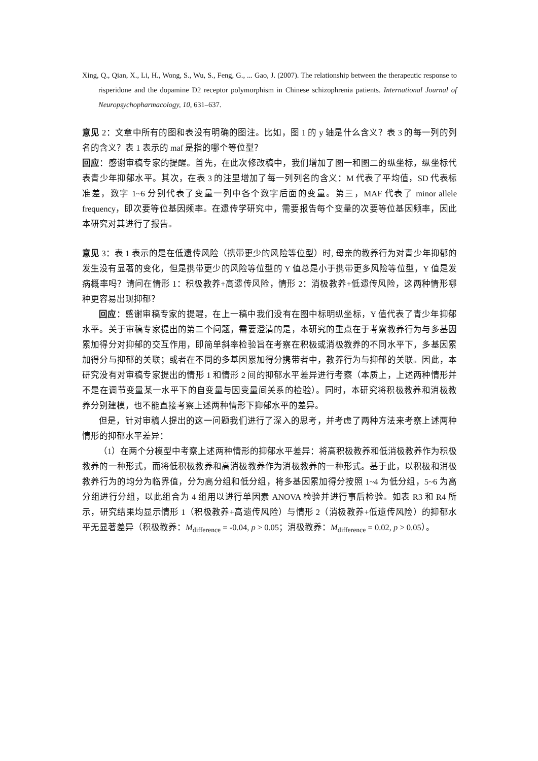Xing, Q., Qian, X., Li, H., Wong, S., Wu, S., Feng, G., ... Gao, J. (2007). The relationship between the therapeutic response to risperidone and the dopamine D2 receptor polymorphism in Chinese schizophrenia patients. International Journal of Neuropsychopharmacology, 10, 631–637.
意见 2：文章中所有的图和表没有明确的图注。比如，图 1 的 y 轴是什么含义？表 3 的每一列的列名的含义？表 1 表示的 maf 是指的哪个等位型？
回应：感谢审稿专家的提醒。首先，在此次修改稿中，我们增加了图一和图二的纵坐标，纵坐标代表青少年抑郁水平。其次，在表 3 的注里增加了每一列列名的含义：M 代表了平均值，SD 代表标准差，数字 1~6 分别代表了变量一列中各个数字后面的变量。第三，MAF 代表了 minor allele frequency，即次要等位基因频率。在遗传学研究中，需要报告每个变量的次要等位基因频率，因此本研究对其进行了报告。
意见 3：表 1 表示的是在低遗传风险（携带更少的风险等位型）时, 母亲的教养行为对青少年抑郁的发生没有显著的变化，但是携带更少的风险等位型的 Y 值总是小于携带更多风险等位型，Y 值是发病概率吗？请问在情形 1：积极教养+高遗传风险，情形 2：消极教养+低遗传风险，这两种情形哪种更容易出现抑郁？
回应：感谢审稿专家的提醒，在上一稿中我们没有在图中标明纵坐标，Y 值代表了青少年抑郁水平。关于审稿专家提出的第二个问题，需要澄清的是，本研究的重点在于考察教养行为与多基因累加得分对抑郁的交互作用，即简单斜率检验旨在考察在积极或消极教养的不同水平下，多基因累加得分与抑郁的关联；或者在不同的多基因累加得分携带者中，教养行为与抑郁的关联。因此，本研究没有对审稿专家提出的情形 1 和情形 2 间的抑郁水平差异进行考察（本质上，上述两种情形并不是在调节变量某一水平下的自变量与因变量间关系的检验）。同时，本研究将积极教养和消极教养分别建模，也不能直接考察上述两种情形下抑郁水平的差异。
但是，针对审稿人提出的这一问题我们进行了深入的思考，并考虑了两种方法来考察上述两种情形的抑郁水平差异：
（1）在两个分模型中考察上述两种情形的抑郁水平差异：将高积极教养和低消极教养作为积极教养的一种形式，而将低积极教养和高消极教养作为消极教养的一种形式。基于此，以积极和消极教养行为的均分为临界值，分为高分组和低分组，将多基因累加得分按照 1~4 为低分组，5~6 为高分组进行分组，以此组合为 4 组用以进行单因素 ANOVA 检验并进行事后检验。如表 R3 和 R4 所示，研究结果均显示情形 1（积极教养+高遗传风险）与情形 2（消极教养+低遗传风险）的抑郁水平无显著差异（积极教养：M<sub>difference</sub> = -0.04, p > 0.05；消极教养：M<sub>difference</sub> = 0.02, p > 0.05）。